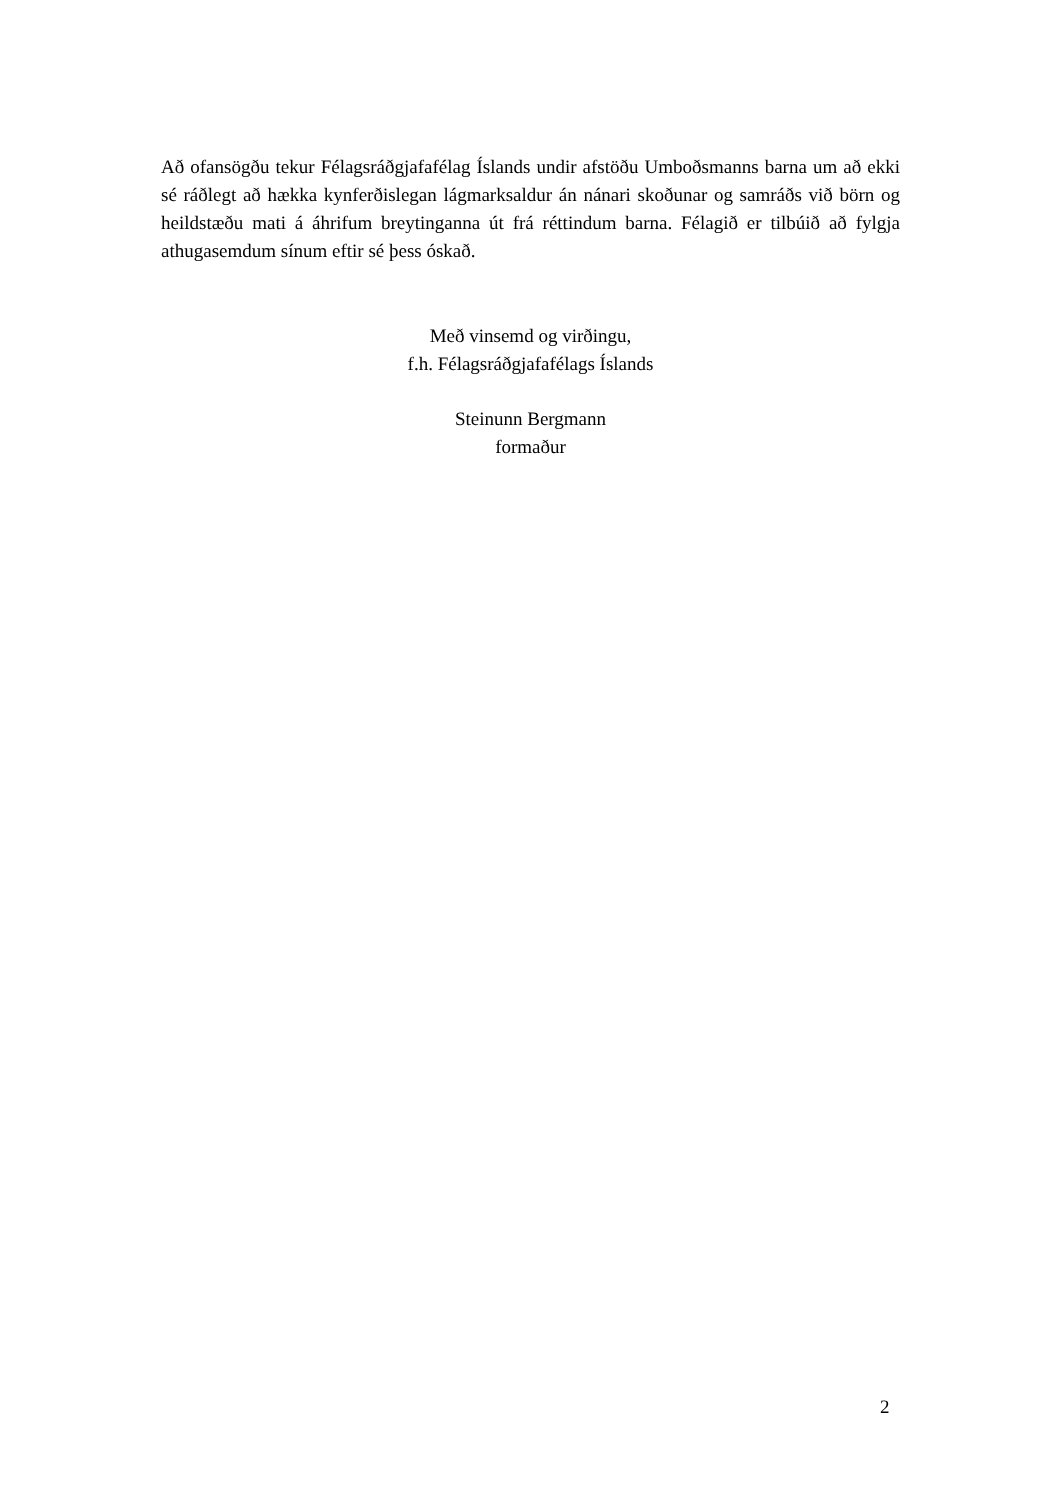Að ofansögðu tekur Félagsráðgjafafélag Íslands undir afstöðu Umboðsmanns barna um að ekki sé ráðlegt að hækka kynferðislegan lágmarksaldur án nánari skoðunar og samráðs við börn og heildstæðu mati á áhrifum breytinganna út frá réttindum barna. Félagið er tilbúið að fylgja athugasemdum sínum eftir sé þess óskað.
Með vinsemd og virðingu,
f.h. Félagsráðgjafafélags Íslands
Steinunn Bergmann
formaður
2